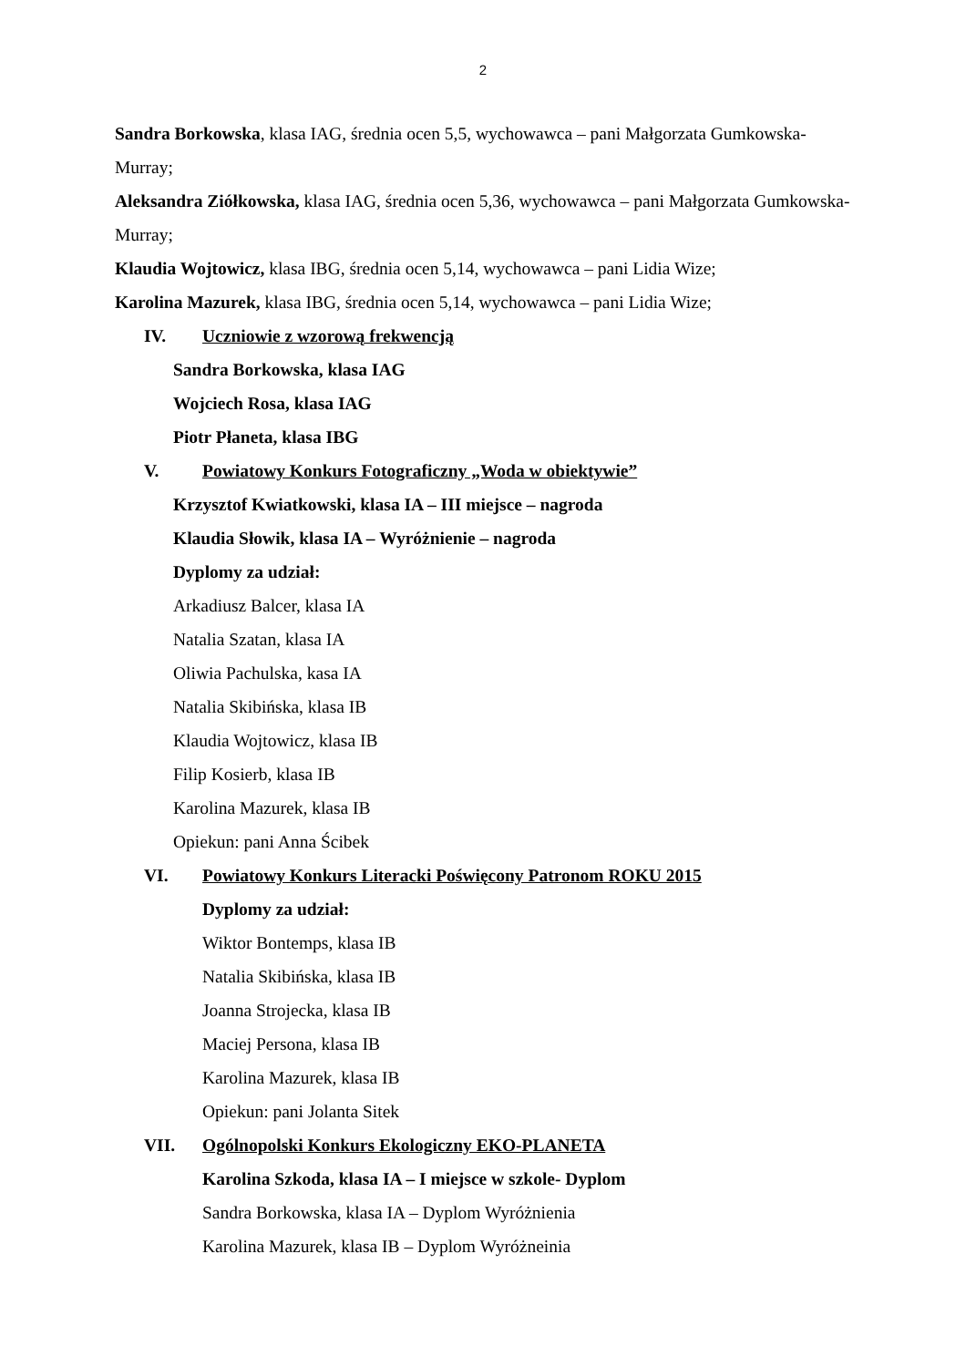2
Sandra Borkowska, klasa IAG, średnia ocen 5,5, wychowawca – pani Małgorzata Gumkowska-Murray;
Aleksandra Ziółkowska, klasa IAG, średnia ocen 5,36, wychowawca – pani Małgorzata Gumkowska-Murray;
Klaudia Wojtowicz, klasa IBG, średnia ocen 5,14, wychowawca – pani Lidia Wize;
Karolina Mazurek, klasa IBG, średnia ocen 5,14, wychowawca – pani Lidia Wize;
IV. Uczniowie z wzorową frekwencją
Sandra Borkowska, klasa IAG
Wojciech Rosa, klasa IAG
Piotr Płaneta, klasa IBG
V. Powiatowy Konkurs Fotograficzny „Woda w obiektywie”
Krzysztof Kwiatkowski, klasa IA – III miejsce – nagroda
Klaudia Słowik, klasa IA – Wyróżnienie – nagroda
Dyplomy za udział:
Arkadiusz Balcer, klasa IA
Natalia Szatan, klasa IA
Oliwia Pachulska, kasa IA
Natalia Skibińska, klasa IB
Klaudia Wojtowicz, klasa IB
Filip Kosierb, klasa IB
Karolina Mazurek, klasa IB
Opiekun: pani Anna Ścibek
VI. Powiatowy Konkurs Literacki Poświęcony Patronom ROKU 2015
Dyplomy za udział:
Wiktor Bontemps, klasa IB
Natalia Skibińska, klasa IB
Joanna Strojecka, klasa IB
Maciej Persona, klasa IB
Karolina Mazurek, klasa IB
Opiekun: pani Jolanta Sitek
VII. Ogólnopolski Konkurs Ekologiczny EKO-PLANETA
Karolina Szkoda, klasa IA – I miejsce w szkole- Dyplom
Sandra Borkowska, klasa IA – Dyplom Wyróżnienia
Karolina Mazurek, klasa IB – Dyplom Wyróżneinia